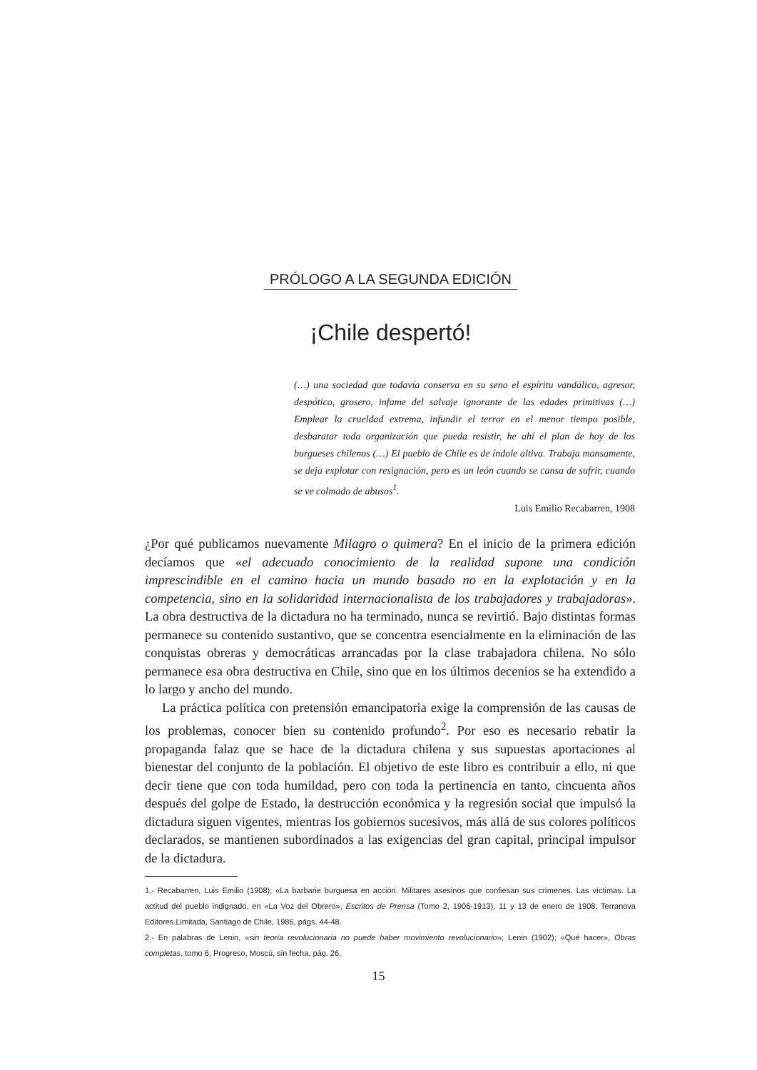PRÓLOGO A LA SEGUNDA EDICIÓN
¡Chile despertó!
(…) una sociedad que todavía conserva en su seno el espíritu vandálico, agresor, despótico, grosero, infame del salvaje ignorante de las edades primitivas (…) Emplear la crueldad extrema, infundir el terror en el menor tiempo posible, desbaratar toda organización que pueda resistir, he ahí el plan de hoy de los burgueses chilenos (…) El pueblo de Chile es de índole altiva. Trabaja mansamente, se deja explotar con resignación, pero es un león cuando se cansa de sufrir, cuando se ve colmado de abusos<sup>1</sup>.
Luis Emilio Recabarren, 1908
¿Por qué publicamos nuevamente Milagro o quimera? En el inicio de la primera edición decíamos que «el adecuado conocimiento de la realidad supone una condición imprescindible en el camino hacia un mundo basado no en la explotación y en la competencia, sino en la solidaridad internacionalista de los trabajadores y trabajadoras». La obra destructiva de la dictadura no ha terminado, nunca se revirtió. Bajo distintas formas permanece su contenido sustantivo, que se concentra esencialmente en la eliminación de las conquistas obreras y democráticas arrancadas por la clase trabajadora chilena. No sólo permanece esa obra destructiva en Chile, sino que en los últimos decenios se ha extendido a lo largo y ancho del mundo.
La práctica política con pretensión emancipatoria exige la comprensión de las causas de los problemas, conocer bien su contenido profundo<sup>2</sup>. Por eso es necesario rebatir la propaganda falaz que se hace de la dictadura chilena y sus supuestas aportaciones al bienestar del conjunto de la población. El objetivo de este libro es contribuir a ello, ni que decir tiene que con toda humildad, pero con toda la pertinencia en tanto, cincuenta años después del golpe de Estado, la destrucción económica y la regresión social que impulsó la dictadura siguen vigentes, mientras los gobiernos sucesivos, más allá de sus colores políticos declarados, se mantienen subordinados a las exigencias del gran capital, principal impulsor de la dictadura.
1.- Recabarren, Luis Emilio (1908); «La barbarie burguesa en acción. Militares asesinos que confiesan sus crímenes. Las víctimas. La actitud del pueblo indignado, en «La Voz del Obrero», Escritos de Prensa (Tomo 2, 1906-1913), 11 y 13 de enero de 1908; Terranova Editores Limitada, Santiago de Chile, 1986, págs. 44-48.
2.- En palabras de Lenin, «sin teoría revolucionaria no puede haber movimiento revolucionario»; Lenin (1902); «Qué hacer», Obras completas, tomo 6, Progreso, Moscú, sin fecha, pág. 26.
15